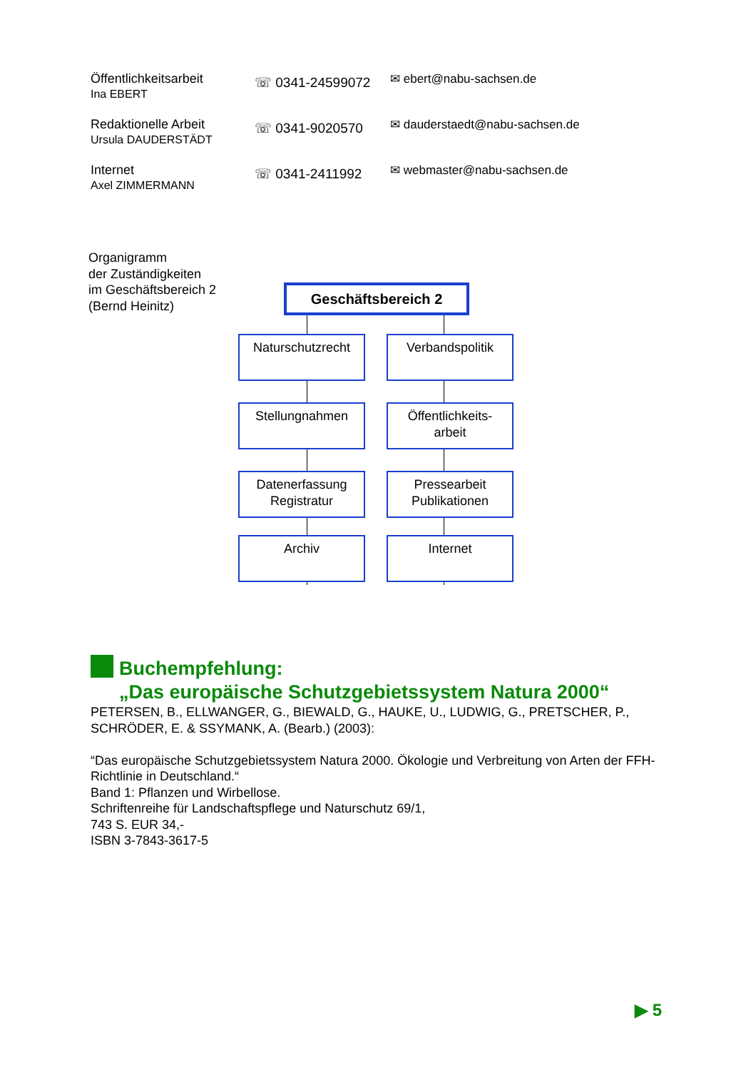Öffentlichkeitsarbeit
Ina EBERT
☏ 0341-24599072
✉ ebert@nabu-sachsen.de
Redaktionelle Arbeit
Ursula DAUDERSTÄDT
☏ 0341-9020570
✉ dauderstaedt@nabu-sachsen.de
Internet
Axel ZIMMERMANN
☏ 0341-2411992
✉ webmaster@nabu-sachsen.de
Organigramm
der Zuständigkeiten
im Geschäftsbereich 2
(Bernd Heinitz)
Geschäftsbereich 2
Naturschutzrecht Verbandspolitik
Stellungnahmen
Öffentlichkeits-
arbeit
Datenerfassung
Registratur
Pressearbeit
Publikationen
Archiv Internet
Buchempfehlung:
„Das europäische Schutzgebietssystem Natura 2000“
PETERSEN, B., ELLWANGER, G., BIEWALD, G., HAUKE, U., LUDWIG, G., PRETSCHER, P., SCHRÖDER, E. & SSYMANK, A. (Bearb.) (2003):
“Das europäische Schutzgebietssystem Natura 2000. Ökologie und Verbreitung von Arten der FFH-Richtlinie in Deutschland.“
Band 1: Pflanzen und Wirbellose.
Schriftenreihe für Landschaftspflege und Naturschutz 69/1,
743 S. EUR 34,-
ISBN 3-7843-3617-5
▶ 5